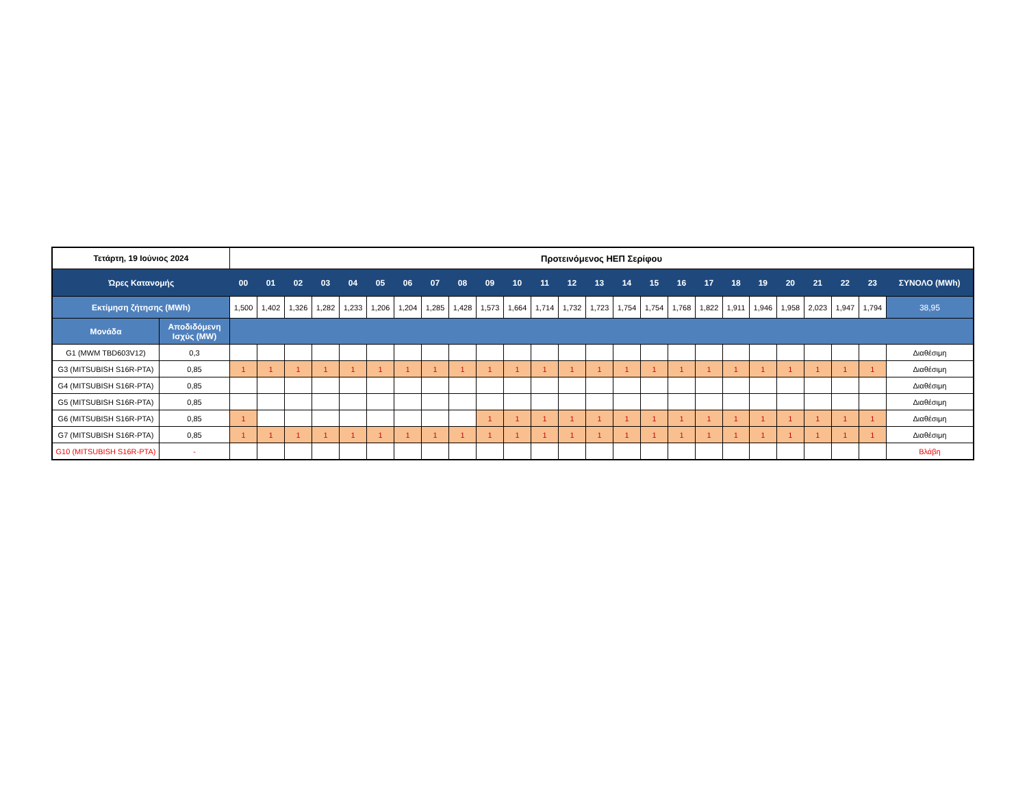| Τετάρτη, 19 Ιούνιος 2024 | | Προτεινόμενος ΗΕΠ Σερίφου | | | | | | | | | | | | | | | | | | | | | | | | |
| --- | --- | --- | --- | --- | --- | --- | --- | --- | --- | --- | --- | --- | --- | --- | --- | --- | --- | --- | --- | --- | --- | --- | --- | --- | --- | --- |
| Ώρες Κατανομής | | 00 | 01 | 02 | 03 | 04 | 05 | 06 | 07 | 08 | 09 | 10 | 11 | 12 | 13 | 14 | 15 | 16 | 17 | 18 | 19 | 20 | 21 | 22 | 23 | ΣΥΝΟΛΟ (MWh) |
| Εκτίμηση ζήτησης (MWh) | | 1,500 | 1,402 | 1,326 | 1,282 | 1,233 | 1,206 | 1,204 | 1,285 | 1,428 | 1,573 | 1,664 | 1,714 | 1,732 | 1,723 | 1,754 | 1,754 | 1,768 | 1,822 | 1,911 | 1,946 | 1,958 | 2,023 | 1,947 | 1,794 | 38,95 |
| Μονάδα | Αποδιδόμενη Ισχύς (MW) | | | | | | | | | | | | | | | | | | | | | | | | | |
| G1 (MWM TBD603V12) | 0,3 | | | | | | | | | | | | | | | | | | | | | | | | | Διαθέσιμη |
| G3 (MITSUBISH S16R-PTA) | 0,85 | 1 | 1 | 1 | 1 | 1 | 1 | 1 | 1 | 1 | 1 | 1 | 1 | 1 | 1 | 1 | 1 | 1 | 1 | 1 | 1 | 1 | 1 | 1 | 1 | Διαθέσιμη |
| G4 (MITSUBISH S16R-PTA) | 0,85 | | | | | | | | | | | | | | | | | | | | | | | | | Διαθέσιμη |
| G5 (MITSUBISH S16R-PTA) | 0,85 | | | | | | | | | | | | | | | | | | | | | | | | | Διαθέσιμη |
| G6 (MITSUBISH S16R-PTA) | 0,85 | 1 | | | | | | | | | 1 | 1 | 1 | 1 | 1 | 1 | 1 | 1 | 1 | 1 | 1 | 1 | 1 | 1 | 1 | Διαθέσιμη |
| G7 (MITSUBISH S16R-PTA) | 0,85 | 1 | 1 | 1 | 1 | 1 | 1 | 1 | 1 | 1 | 1 | 1 | 1 | 1 | 1 | 1 | 1 | 1 | 1 | 1 | 1 | 1 | 1 | 1 | 1 | Διαθέσιμη |
| G10 (MITSUBISH S16R-PTA) | - | | | | | | | | | | | | | | | | | | | | | | | | | Βλάβη |